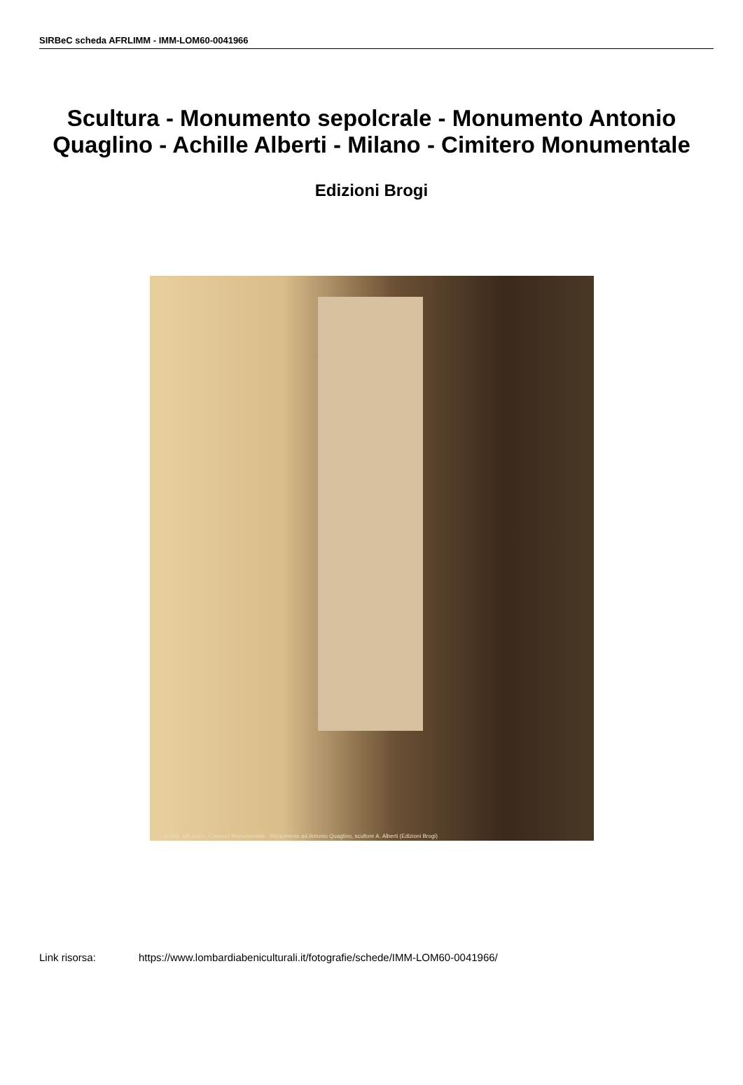SIRBeC scheda AFRLIMM - IMM-LOM60-0041966
Scultura - Monumento sepolcrale - Monumento Antonio Quaglino - Achille Alberti - Milano - Cimitero Monumentale
Edizioni Brogi
10400. MILANO - Cimitero Monumentale - Monumento ad Antonio Quaglino, scultore A. Alberti (Edizioni Brogi)
Link risorsa: https://www.lombardiabeniculturali.it/fotografie/schede/IMM-LOM60-0041966/